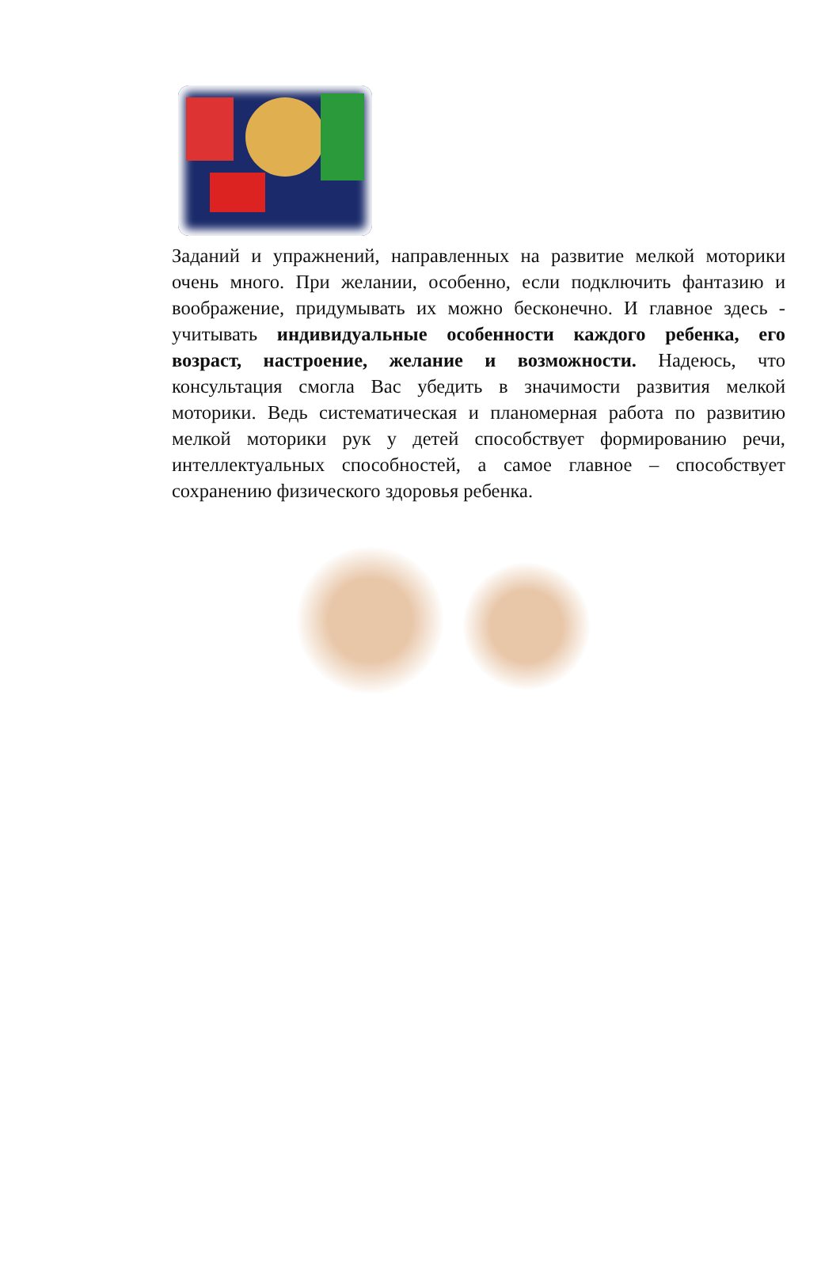Заданий и упражнений, направленных на развитие мелкой моторики очень много. При желании, особенно, если подключить фантазию и воображение, придумывать их можно бесконечно. И главное здесь - учитывать индивидуальные особенности каждого ребенка, его возраст, настроение, желание и возможности. Надеюсь, что консультация смогла Вас убедить в значимости развития мелкой моторики. Ведь систематическая и планомерная работа по развитию мелкой моторики рук у детей способствует формированию речи, интеллектуальных способностей, а самое главное – способствует сохранению физического здоровья ребенка.